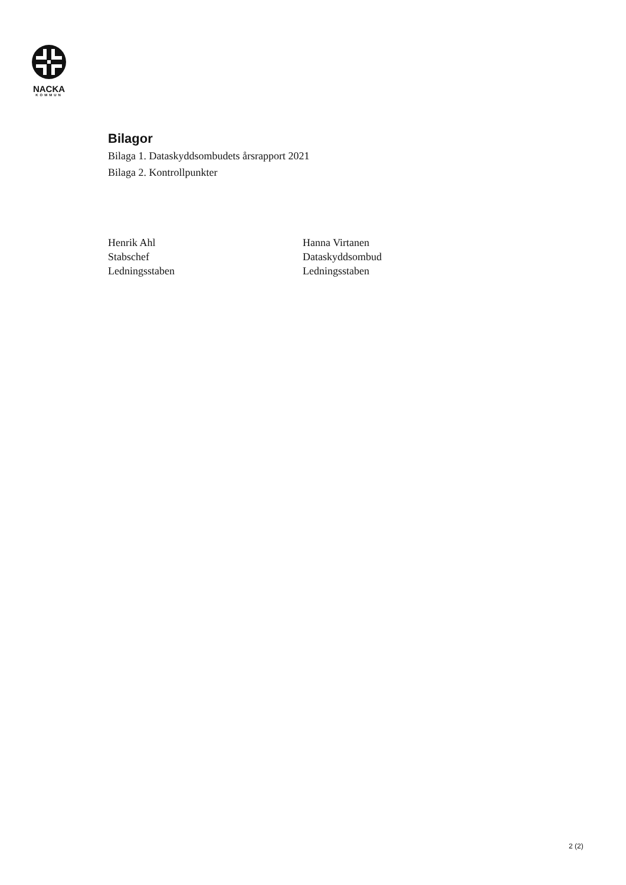NACKA
KOMMUN
Bilagor
Bilaga 1. Dataskyddsombudets årsrapport 2021
Bilaga 2. Kontrollpunkter
Henrik Ahl
Stabschef
Ledningsstaben
Hanna Virtanen
Dataskyddsombud
Ledningsstaben
2 (2)